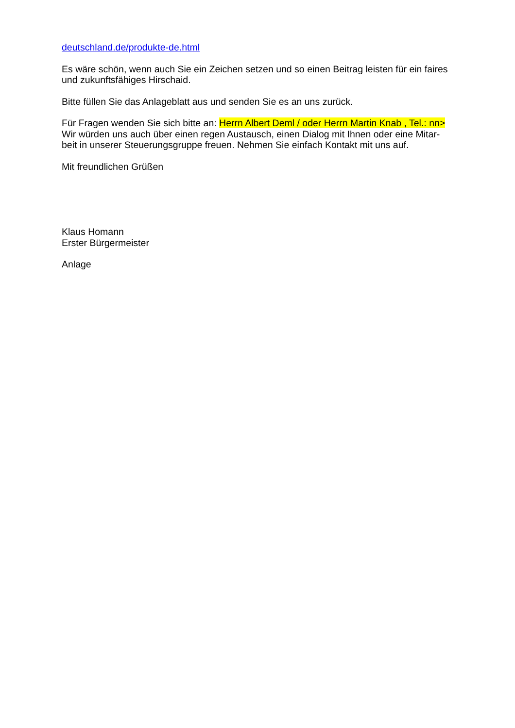deutschland.de/produkte-de.html
Es wäre schön, wenn auch Sie ein Zeichen setzen und so einen Beitrag leisten für ein faires und zukunftsfähiges Hirschaid.
Bitte füllen Sie das Anlageblatt aus und senden Sie es an uns zurück.
Für Fragen wenden Sie sich bitte an: Herrn Albert Deml / oder Herrn Martin Knab , Tel.: nn>
Wir würden uns auch über einen regen Austausch, einen Dialog mit Ihnen oder eine Mitar-
beit in unserer Steuerungsgruppe freuen. Nehmen Sie einfach Kontakt mit uns auf.
Mit freundlichen Grüßen
Klaus Homann
Erster Bürgermeister
Anlage